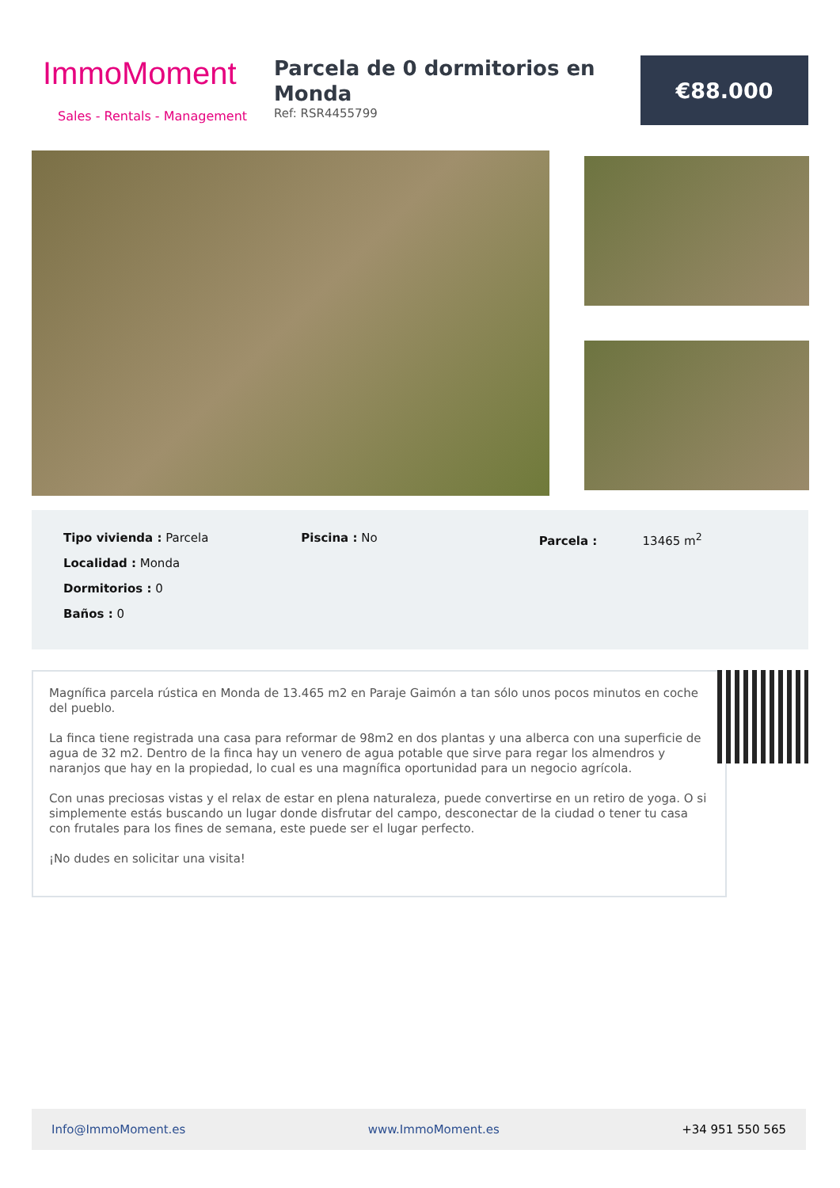ImmoMoment
Sales - Rentals - Management
Parcela de 0 dormitorios en Monda
Ref: RSR4455799
€88.000
Tipo vivienda : Parcela
Localidad : Monda
Dormitorios : 0
Baños : 0
Piscina : No Parcela : 13465 m<sup>2</sup>
Magnífica parcela rústica en Monda de 13.465 m2 en Paraje Gaimón a tan sólo unos pocos minutos en coche del pueblo.
La finca tiene registrada una casa para reformar de 98m2 en dos plantas y una alberca con una superficie de agua de 32 m2. Dentro de la finca hay un venero de agua potable que sirve para regar los almendros y naranjos que hay en la propiedad, lo cual es una magnífica oportunidad para un negocio agrícola.
Con unas preciosas vistas y el relax de estar en plena naturaleza, puede convertirse en un retiro de yoga. O si simplemente estás buscando un lugar donde disfrutar del campo, desconectar de la ciudad o tener tu casa con frutales para los fines de semana, este puede ser el lugar perfecto.
¡No dudes en solicitar una visita!
Info@ImmoMoment.es www.ImmoMoment.es +34 951 550 565